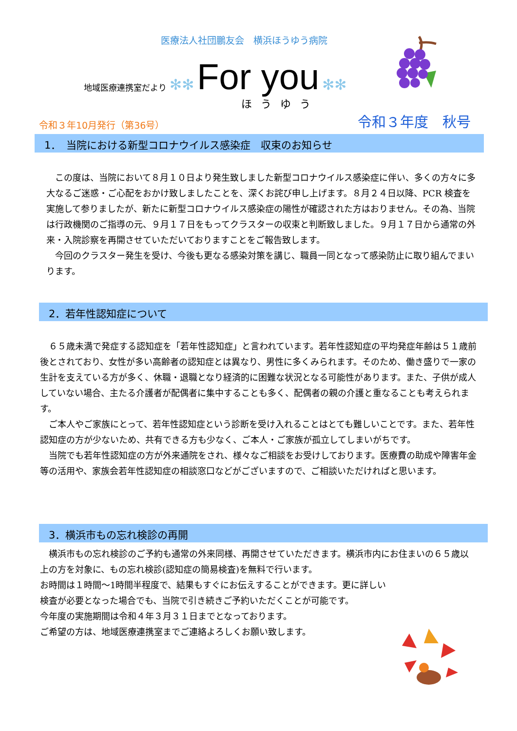医療法人社団鵬友会　横浜ほうゆう病院
地域医療連携室だより ✻✻ For you ✻✻
ほうゆう
令和３年10月発行（第36号） 令和３年度　秋号
1．　当院における新型コロナウイルス感染症　収束のお知らせ
　この度は、当院において８月１０日より発生致しました新型コロナウイルス感染症に伴い、多くの方々に多大なるご迷惑・ご心配をおかけ致しましたことを、深くお詫び申し上げます。８月２４日以降、PCR 検査を実施して参りましたが、新たに新型コロナウイルス感染症の陽性が確認された方はおりません。その為、当院は行政機関のご指導の元、９月１７日をもってクラスターの収束と判断致しました。９月１７日から通常の外来・入院診察を再開させていただいておりますことをご報告致します。
　今回のクラスター発生を受け、今後も更なる感染対策を講じ、職員一同となって感染防止に取り組んでまいります。
2．若年性認知症について
　６５歳未満で発症する認知症を「若年性認知症」と言われています。若年性認知症の平均発症年齢は５１歳前後とされており、女性が多い高齢者の認知症とは異なり、男性に多くみられます。そのため、働き盛りで一家の生計を支えている方が多く、休職・退職となり経済的に困難な状況となる可能性があります。また、子供が成人していない場合、主たる介護者が配偶者に集中することも多く、配偶者の親の介護と重なることも考えられます。
　ご本人やご家族にとって、若年性認知症という診断を受け入れることはとても難しいことです。また、若年性認知症の方が少ないため、共有できる方も少なく、ご本人・ご家族が孤立してしまいがちです。
　当院でも若年性認知症の方が外来通院をされ、様々なご相談をお受けしております。医療費の助成や障害年金等の活用や、家族会若年性認知症の相談窓口などがございますので、ご相談いただければと思います。
3．横浜市もの忘れ検診の再開
　横浜市もの忘れ検診のご予約も通常の外来同様、再開させていただきます。横浜市内にお住まいの６５歳以上の方を対象に、もの忘れ検診(認知症の簡易検査)を無料で行います。
お時間は１時間～1時間半程度で、結果もすぐにお伝えすることができます。更に詳しい
検査が必要となった場合でも、当院で引き続きご予約いただくことが可能です。
今年度の実施期間は令和４年３月３１日までとなっております。
ご希望の方は、地域医療連携室までご連絡よろしくお願い致します。